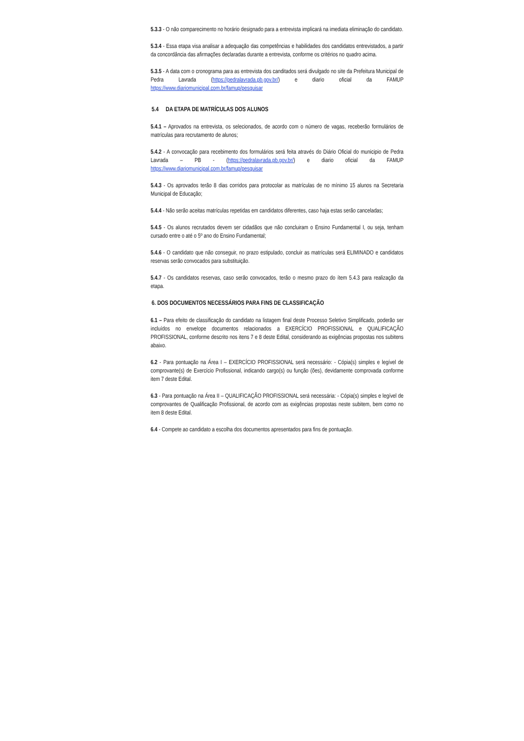5.3.3 - O não comparecimento no horário designado para a entrevista implicará na imediata eliminação do candidato.
5.3.4 - Essa etapa visa analisar a adequação das competências e habilidades dos candidatos entrevistados, a partir da concordância das afirmações declaradas durante a entrevista, conforme os critérios no quadro acima.
5.3.5 - A data com o cronograma para as entrevista dos canditados será divulgado no site da Prefeitura Municipal de Pedra Lavrada (https://pedralavrada.pb.gov.br/) e diario oficial da FAMUP https://www.diariomunicipal.com.br/famup/pesquisar
5.4 DA ETAPA DE MATRÍCULAS DOS ALUNOS
5.4.1 – Aprovados na entrevista, os selecionados, de acordo com o número de vagas, receberão formulários de matrículas para recrutamento de alunos;
5.4.2 - A convocação para recebimento dos formulários será feita através do Diário Oficial do municipio de Pedra Lavrada – PB - (https://pedralavrada.pb.gov.br/) e diario oficial da FAMUP https://www.diariomunicipal.com.br/famup/pesquisar
5.4.3 - Os aprovados terão 8 dias corridos para protocolar as matrículas de no mínimo 15 alunos na Secretaria Municipal de Educação;
5.4.4 - Não serão aceitas matrículas repetidas em candidatos diferentes, caso haja estas serão canceladas;
5.4.5 - Os alunos recrutados devem ser cidadãos que não concluiram o Ensino Fundamental I, ou seja, tenham cursado entre o até o 5º ano do Ensino Fundamental;
5.4.6 - O candidato que não conseguir, no prazo estipulado, concluir as matrículas será ELIMINADO e candidatos reservas serão convocados para substituição.
5.4.7 - Os candidatos reservas, caso serão convocados, terão o mesmo prazo do ítem 5.4.3 para realização da etapa.
6. DOS DOCUMENTOS NECESSÁRIOS PARA FINS DE CLASSIFICAÇÃO
6.1 – Para efeito de classificação do candidato na listagem final deste Processo Seletivo Simplificado, poderão ser incluídos no envelope documentos relacionados a EXERCÍCIO PROFISSIONAL e QUALIFICAÇÃO PROFISSIONAL, conforme descrito nos itens 7 e 8 deste Edital, considerando as exigências propostas nos subitens abaixo.
6.2 - Para pontuação na Área I – EXERCÍCIO PROFISSIONAL será necessário: - Cópia(s) simples e legível de comprovante(s) de Exercício Profissional, indicando cargo(s) ou função (ões), devidamente comprovada conforme item 7 deste Edital.
6.3 - Para pontuação na Área II – QUALIFICAÇÃO PROFISSIONAL será necessária: - Cópia(s) simples e legível de comprovantes de Qualificação Profissional, de acordo com as exigências propostas neste subitem, bem como no item 8 deste Edital.
6.4 - Compete ao candidato a escolha dos documentos apresentados para fins de pontuação.